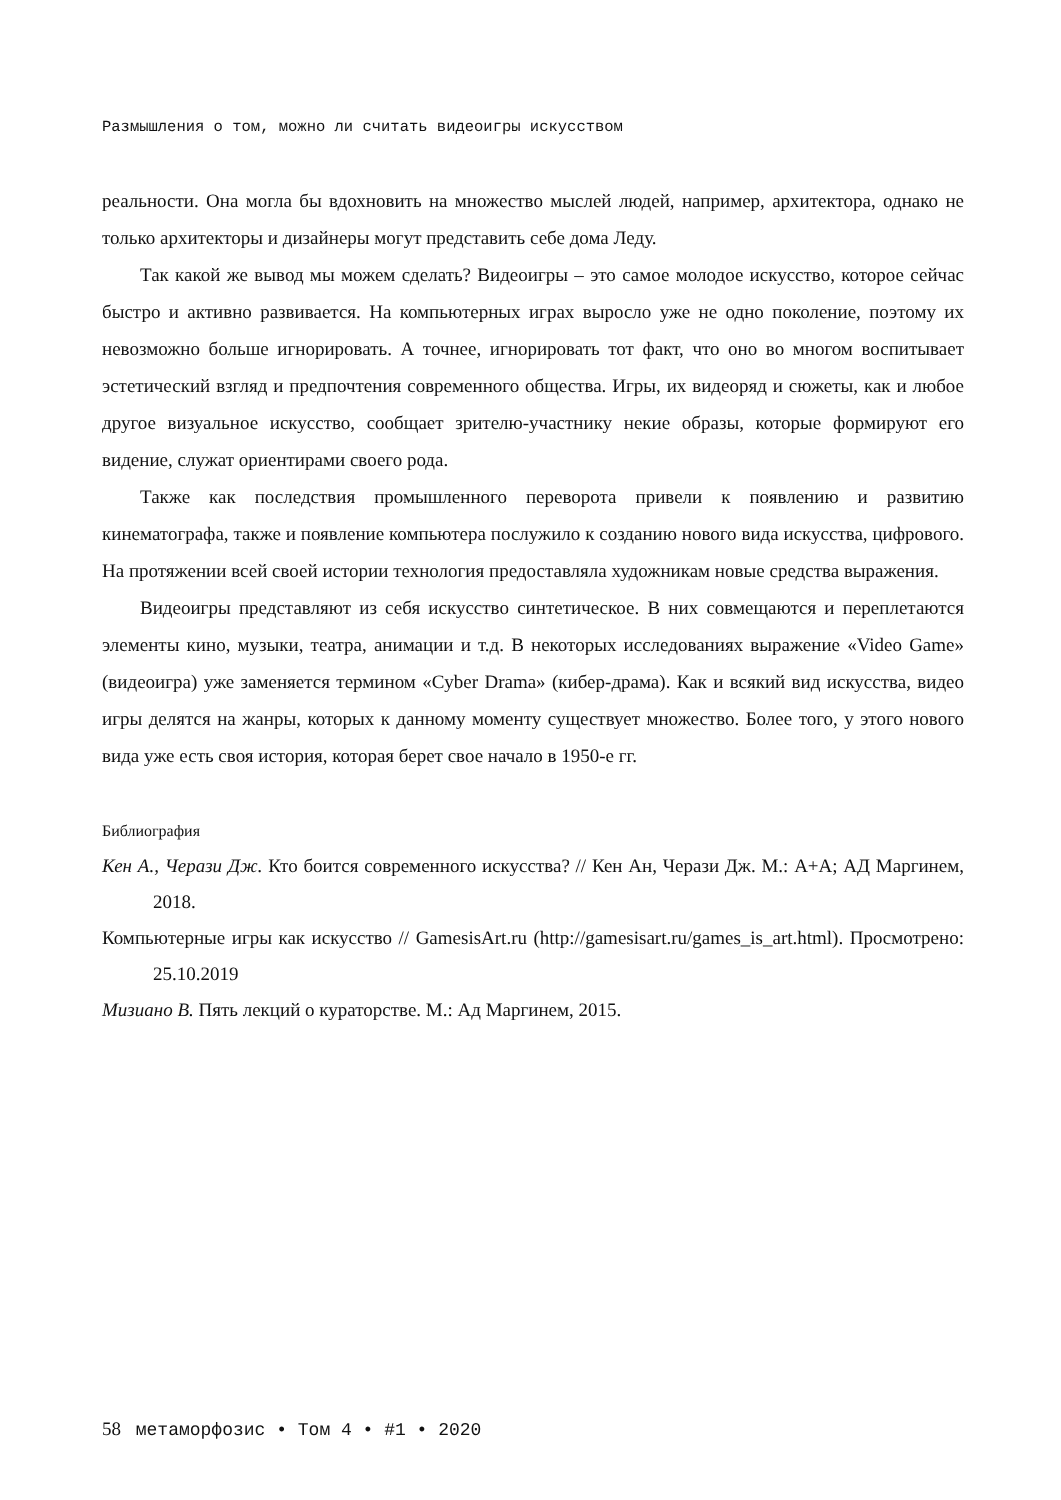Размышления о том, можно ли считать видеоигры искусством
реальности. Она могла бы вдохновить на множество мыслей людей, например, архитектора, однако не только архитекторы и дизайнеры могут представить себе дома Леду.
Так какой же вывод мы можем сделать? Видеоигры – это самое молодое искусство, которое сейчас быстро и активно развивается. На компьютерных играх выросло уже не одно поколение, поэтому их невозможно больше игнорировать. А точнее, игнорировать тот факт, что оно во многом воспитывает эстетический взгляд и предпочтения современного общества. Игры, их видеоряд и сюжеты, как и любое другое визуальное искусство, сообщает зрителю-участнику некие образы, которые формируют его видение, служат ориентирами своего рода.
Также как последствия промышленного переворота привели к появлению и развитию кинематографа, также и появление компьютера послужило к созданию нового вида искусства, цифрового. На протяжении всей своей истории технология предоставляла художникам новые средства выражения.
Видеоигры представляют из себя искусство синтетическое. В них совмещаются и переплетаются элементы кино, музыки, театра, анимации и т.д. В некоторых исследованиях выражение «Video Game» (видеоигра) уже заменяется термином «Cyber Drama» (кибер-драма). Как и всякий вид искусства, видео игры делятся на жанры, которых к данному моменту существует множество. Более того, у этого нового вида уже есть своя история, которая берет свое начало в 1950-е гг.
Библиография
Кен А., Черази Дж. Кто боится современного искусства? // Кен Ан, Черази Дж. М.: А+А; АД Маргинем, 2018.
Компьютерные игры как искусство // GamesisArt.ru (http://gamesisart.ru/games_is_art.html). Просмотрено: 25.10.2019
Мизиано В. Пять лекций о кураторстве. М.: Ад Маргинем, 2015.
58 метаморфозис • Том 4 • #1 • 2020